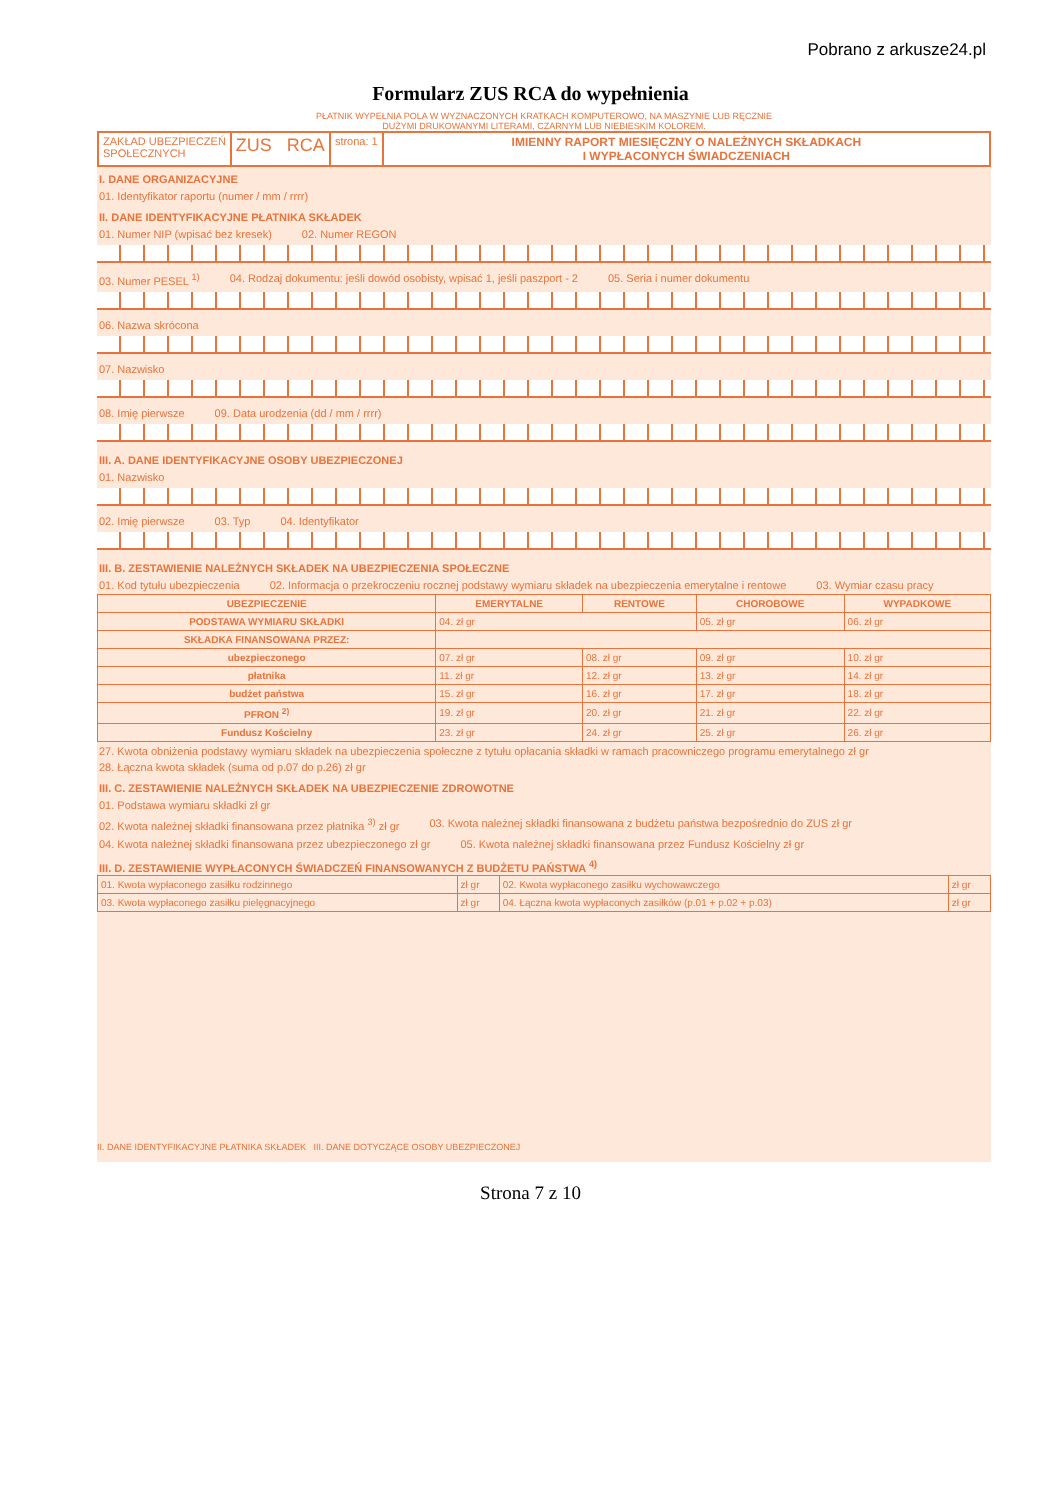Pobrano z arkusze24.pl
Formularz ZUS RCA do wypełnienia
PŁATNIK WYPEŁNIA POLA W WYZNACZONYCH KRATKACH KOMPUTEROWO, NA MASZYNIE LUB RĘCZNIE
DUŻYMI DRUKOWANYMI LITERAMI, CZARNYM LUB NIEBIESKIM KOLOREM.
ZAKŁAD UBEZPIECZEŃ
SPOŁECZNYCH
ZUS RCA
strona: 1 IMIENNY RAPORT MIESIĘCZNY O NALEŻNYCH SKŁADKACH
I WYPŁACONYCH ŚWIADCZENIACH
I. DANE ORGANIZACYJNE
01. Identyfikator raportu (numer / mm / rrrr)
II. DANE IDENTYFIKACYJNE PŁATNIKA SKŁADEK
01. Numer NIP (wpisać bez kresek) 02. Numer REGON
03. Numer PESEL <sup>1)</sup> 04. Rodzaj dokumentu: jeśli dowód osobisty, wpisać 1, jeśli paszport - 2 05. Seria i numer dokumentu
06. Nazwa skrócona
07. Nazwisko
08. Imię pierwsze 09. Data urodzenia (dd / mm / rrrr)
III. A. DANE IDENTYFIKACYJNE OSOBY UBEZPIECZONEJ
01. Nazwisko
02. Imię pierwsze 03. Typ 04. Identyfikator
III. B. ZESTAWIENIE NALEŻNYCH SKŁADEK NA UBEZPIECZENIA SPOŁECZNE
01. Kod tytułu ubezpieczenia 02. Informacja o przekroczeniu rocznej podstawy wymiaru składek na ubezpieczenia emerytalne i rentowe 03. Wymiar czasu pracy
| UBEZPIECZENIE | EMERYTALNE | RENTOWE | CHOROBOWE | WYPADKOWE |
| --- | --- | --- | --- | --- |
| PODSTAWA WYMIARU SKŁADKI | 04. zł gr | | 05. zł gr | 06. zł gr |
| SKŁADKA FINANSOWANA PRZEZ: | | | | |
| ubezpieczonego | 07. zł gr | 08. zł gr | 09. zł gr | 10. zł gr |
| płatnika | 11. zł gr | 12. zł gr | 13. zł gr | 14. zł gr |
| budżet państwa | 15. zł gr | 16. zł gr | 17. zł gr | 18. zł gr |
| PFRON <sup>2)</sup> | 19. zł gr | 20. zł gr | 21. zł gr | 22. zł gr |
| Fundusz Kościelny | 23. zł gr | 24. zł gr | 25. zł gr | 26. zł gr |
27. Kwota obniżenia podstawy wymiaru składek na ubezpieczenia społeczne z tytułu opłacania składki w ramach pracowniczego programu emerytalnego zł gr 28. Łączna kwota składek (suma od p.07 do p.26) zł gr
III. C. ZESTAWIENIE NALEŻNYCH SKŁADEK NA UBEZPIECZENIE ZDROWOTNE
01. Podstawa wymiaru składki zł gr
02. Kwota należnej składki finansowana przez płatnika <sup>3)</sup> zł gr 03. Kwota należnej składki finansowana z budżetu państwa bezpośrednio do ZUS zł gr
04. Kwota należnej składki finansowana przez ubezpieczonego zł gr 05. Kwota należnej składki finansowana przez Fundusz Kościelny zł gr
III. D. ZESTAWIENIE WYPŁACONYCH ŚWIADCZEŃ FINANSOWANYCH Z BUDŻETU PAŃSTWA <sup>4)</sup>
| 01. Kwota wypłaconego zasiłku rodzinnego | zł gr | 02. Kwota wypłaconego zasiłku wychowawczego | zł gr |
| 03. Kwota wypłaconego zasiłku pielęgnacyjnego | zł gr | 04. Łączna kwota wypłaconych zasiłków (p.01 + p.02 + p.03) | zł gr |
II. DANE IDENTYFIKACYJNE PŁATNIKA SKŁADEK III. DANE DOTYCZĄCE OSOBY UBEZPIECZONEJ
Strona 7 z 10